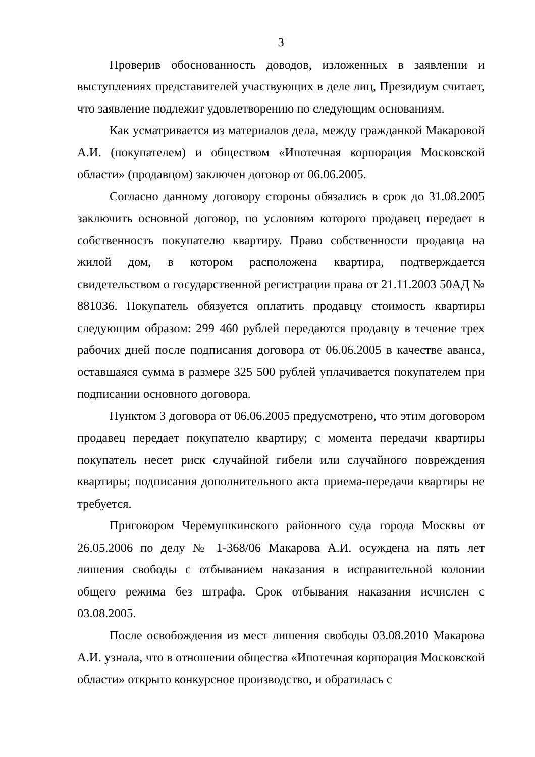3
Проверив обоснованность доводов, изложенных в заявлении и выступлениях представителей участвующих в деле лиц, Президиум считает, что заявление подлежит удовлетворению по следующим основаниям.
Как усматривается из материалов дела, между гражданкой Макаровой А.И. (покупателем) и обществом «Ипотечная корпорация Московской области» (продавцом) заключен договор от 06.06.2005.
Согласно данному договору стороны обязались в срок до 31.08.2005 заключить основной договор, по условиям которого продавец передает в собственность покупателю квартиру. Право собственности продавца на жилой дом, в котором расположена квартира, подтверждается свидетельством о государственной регистрации права от 21.11.2003 50АД № 881036. Покупатель обязуется оплатить продавцу стоимость квартиры следующим образом: 299 460 рублей передаются продавцу в течение трех рабочих дней после подписания договора от 06.06.2005 в качестве аванса, оставшаяся сумма в размере 325 500 рублей уплачивается покупателем при подписании основного договора.
Пунктом 3 договора от 06.06.2005 предусмотрено, что этим договором продавец передает покупателю квартиру; с момента передачи квартиры покупатель несет риск случайной гибели или случайного повреждения квартиры; подписания дополнительного акта приема-передачи квартиры не требуется.
Приговором Черемушкинского районного суда города Москвы от 26.05.2006 по делу № 1-368/06 Макарова А.И. осуждена на пять лет лишения свободы с отбыванием наказания в исправительной колонии общего режима без штрафа. Срок отбывания наказания исчислен с 03.08.2005.
После освобождения из мест лишения свободы 03.08.2010 Макарова А.И. узнала, что в отношении общества «Ипотечная корпорация Московской области» открыто конкурсное производство, и обратилась с